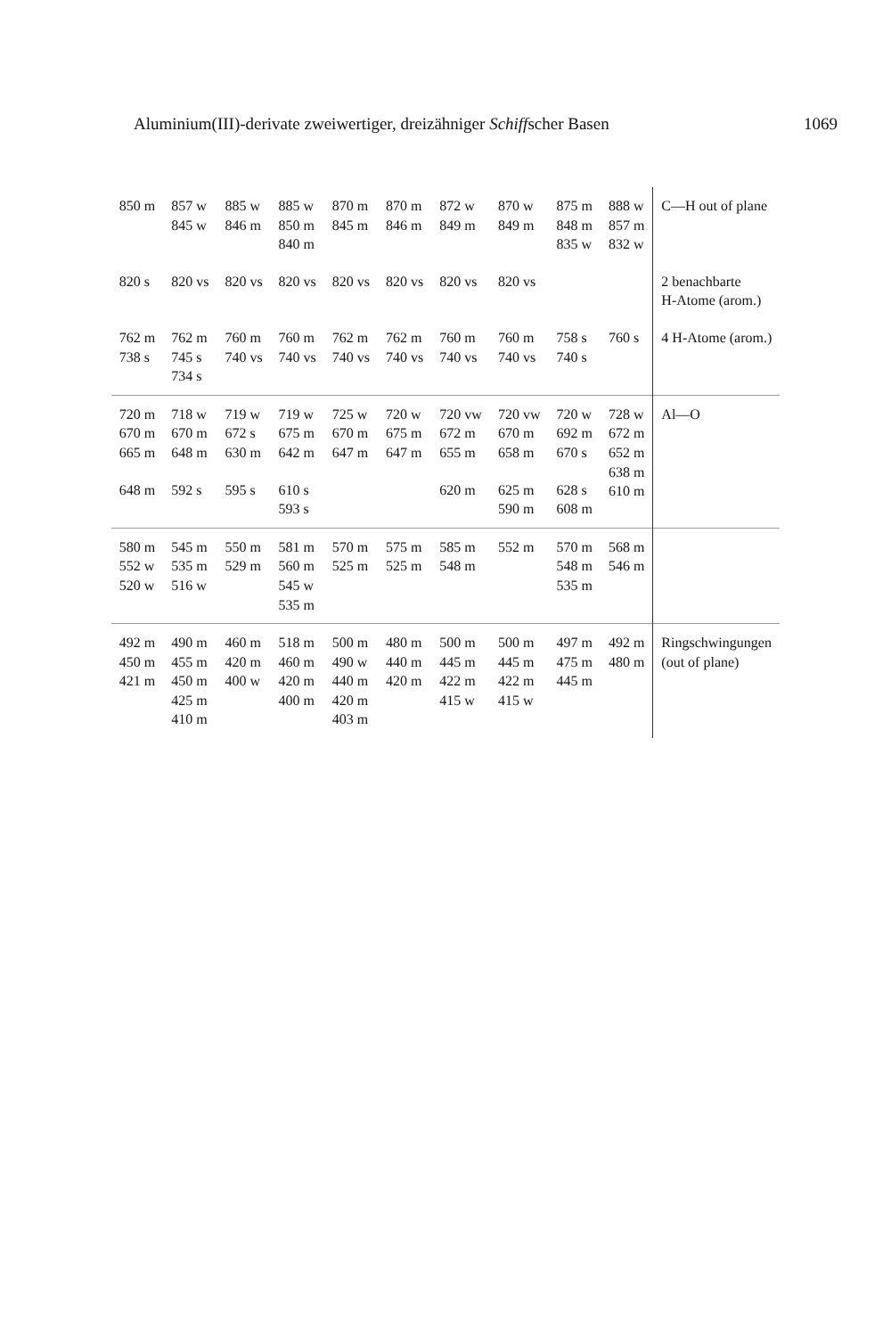Aluminium(III)-derivate zweiwertiger, dreizähniger Schiffscher Basen 1069
| 850 m | 857 w 845 w | 885 w 846 m | 885 w 850 m 840 m | 870 m 845 m | 870 m 846 m | 872 w 849 m | 870 w 849 m | 875 m 848 m 835 w | 888 w 857 m 832 w | C—H out of plane |
| 820 s | 820 vs | 820 vs | 820 vs | 820 vs | 820 vs | 820 vs | 820 vs | | | 2 benachbarte H-Atome (arom.) |
| 762 m 738 s | 762 m 745 s 734 s | 760 m 740 vs | 760 m 740 vs | 762 m 740 vs | 762 m 740 vs | 760 m 740 vs | 760 m 740 vs | 758 s 740 s | 760 s | 4 H-Atome (arom.) |
| 720 m 670 m 665 m | 718 w 670 m 648 m | 719 w 672 s 630 m | 719 w 675 m 642 m | 725 w 670 m 647 m | 720 w 675 m 647 m | 720 vw 672 m 655 m | 720 vw 670 m 658 m | 720 w 692 m 670 s | 728 w 672 m 652 m 638 m 610 m | Al—O |
| 648 m | 592 s | 595 s | 610 s 593 s | | | 620 m | 625 m 590 m | 628 s 608 m | | |
| 580 m 552 w 520 w | 545 m 535 m 516 w | 550 m 529 m | 581 m 560 m 545 w 535 m | 570 m 525 m | 575 m 525 m | 585 m 548 m | 552 m | 570 m 548 m 535 m | 568 m 546 m | |
| 492 m 450 m 421 m | 490 m 455 m 450 m 425 m 410 m | 460 m 420 m 400 w | 518 m 460 m 420 m 400 m | 500 m 490 w 440 m 420 m 403 m | 480 m 440 m 420 m | 500 m 445 m 422 m 415 w | 500 m 445 m 422 m 415 w | 497 m 475 m 445 m | 492 m 480 m | Ringschwingungen (out of plane) |